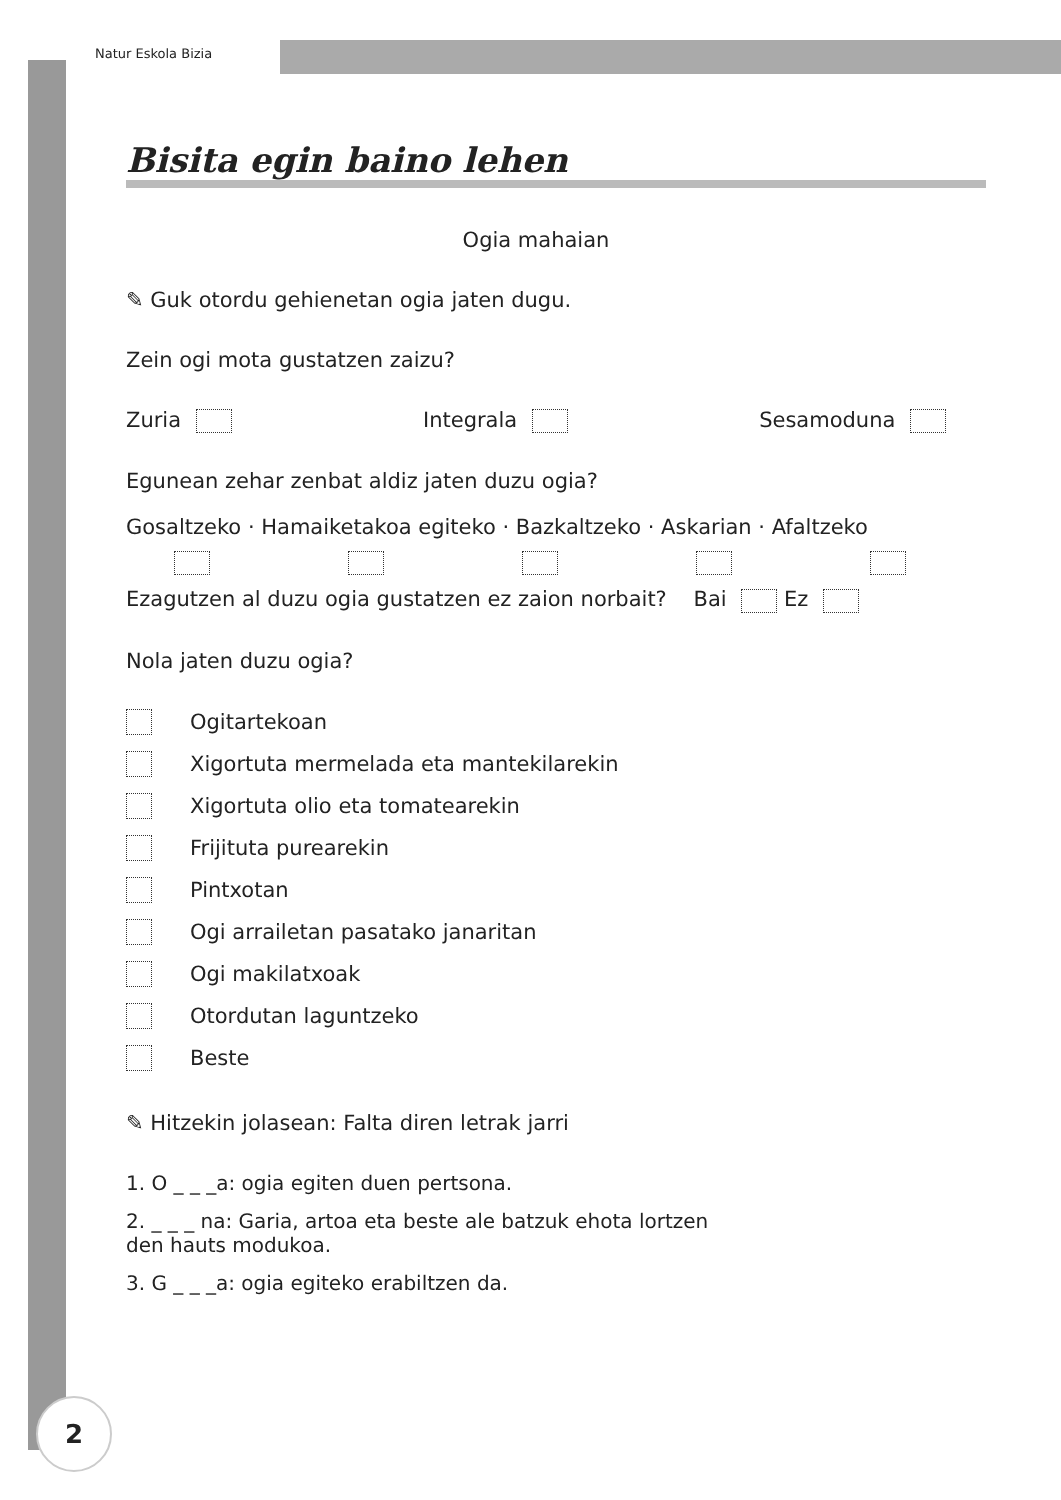Natur Eskola Bizia
Bisita egin baino lehen
Ogia mahaian
✎ Guk otordu gehienetan ogia jaten dugu.
Zein ogi mota gustatzen zaizu?
Zuria Integrala Sesamoduna
Egunean zehar zenbat aldiz jaten duzu ogia?
Gosaltzeko · Hamaiketakoa egiteko · Bazkaltzeko · Askarian · Afaltzeko
Ezagutzen al duzu ogia gustatzen ez zaion norbait? Bai Ez
Nola jaten duzu ogia?
Ogitartekoan
Xigortuta mermelada eta mantekilarekin
Xigortuta olio eta tomatearekin
Frijituta purearekin
Pintxotan
Ogi arrailetan pasatako janaritan
Ogi makilatxoak
Otordutan laguntzeko
Beste
✎ Hitzekin jolasean: Falta diren letrak jarri
1. O _ _ _a: ogia egiten duen pertsona.
2. _ _ _ na: Garia, artoa eta beste ale batzuk ehota lortzen
den hauts modukoa.
3. G _ _ _a: ogia egiteko erabiltzen da.
2